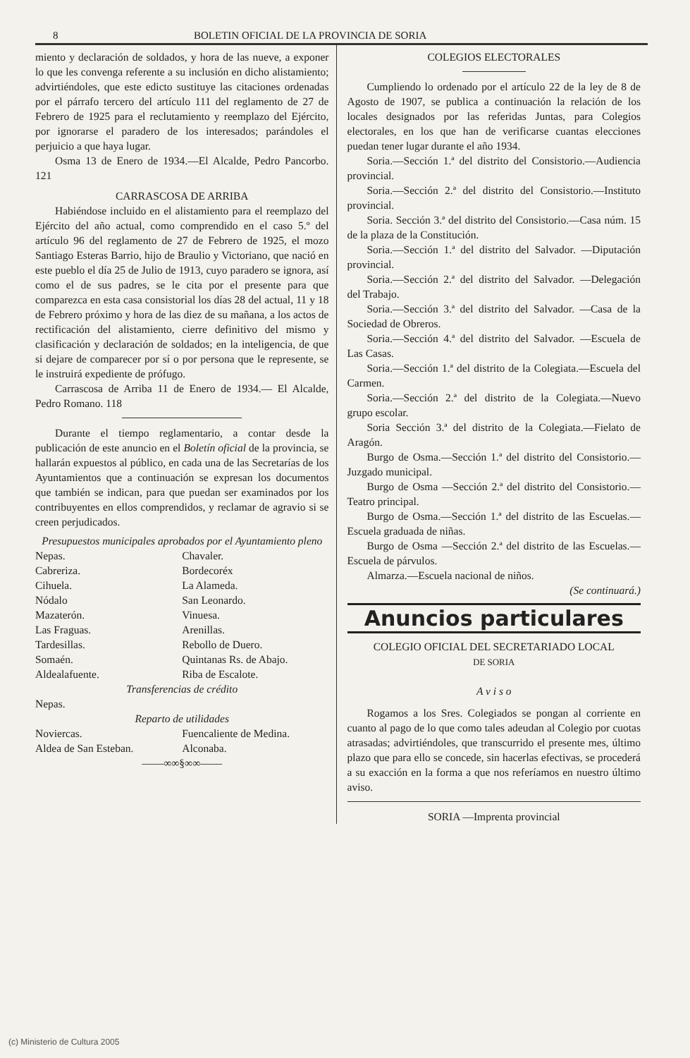8 BOLETIN OFICIAL DE LA PROVINCIA DE SORIA
miento y declaración de soldados, y hora de las nueve, a exponer lo que les convenga referente a su inclusión en dicho alistamiento; advirtiéndoles, que este edicto sustituye las citaciones ordenadas por el párrafo tercero del artículo 111 del reglamento de 27 de Febrero de 1925 para el reclutamiento y reemplazo del Ejército, por ignorarse el paradero de los interesados; parándoles el perjuicio a que haya lugar.
Osma 13 de Enero de 1934.—El Alcalde, Pedro Pancorbo. 121
CARRASCOSA DE ARRIBA
Habiéndose incluido en el alistamiento para el reemplazo del Ejército del año actual, como comprendido en el caso 5.º del artículo 96 del reglamento de 27 de Febrero de 1925, el mozo Santiago Esteras Barrio, hijo de Braulio y Victoriano, que nació en este pueblo el día 25 de Julio de 1913, cuyo paradero se ignora, así como el de sus padres, se le cita por el presente para que comparezca en esta casa consistorial los días 28 del actual, 11 y 18 de Febrero próximo y hora de las diez de su mañana, a los actos de rectificación del alistamiento, cierre definitivo del mismo y clasificación y declaración de soldados; en la inteligencia, de que si dejare de comparecer por sí o por persona que le represente, se le instruirá expediente de prófugo.
Carrascosa de Arriba 11 de Enero de 1934.— El Alcalde, Pedro Romano. 118
Durante el tiempo reglamentario, a contar desde la publicación de este anuncio en el Boletín oficial de la provincia, se hallarán expuestos al público, en cada una de las Secretarías de los Ayuntamientos que a continuación se expresan los documentos que también se indican, para que puedan ser examinados por los contribuyentes en ellos comprendidos, y reclamar de agravio si se creen perjudicados.
Presupuestos municipales aprobados por el Ayuntamiento pleno
Nepas.
Cabreriza.
Cihuela.
Nódalo
Mazaterón.
Las Fraguas.
Tardesillas.
Somaén.
Aldealafuente.
Chavaler.
Bordecoréx
La Alameda.
San Leonardo.
Vinuesa.
Arenillas.
Rebollo de Duero.
Quintanas Rs. de Abajo.
Riba de Escalote.
Transferencias de crédito
Nepas.
Reparto de utilidades
Noviercas.
Aldea de San Esteban.
Fuencaliente de Medina.
Alconaba.
——∞∞§∞∞——
COLEGIOS ELECTORALES
Cumpliendo lo ordenado por el artículo 22 de la ley de 8 de Agosto de 1907, se publica a continuación la relación de los locales designados por las referidas Juntas, para Colegios electorales, en los que han de verificarse cuantas elecciones puedan tener lugar durante el año 1934.
Soria.—Sección 1.ª del distrito del Consistorio.—Audiencia provincial.
Soria.—Sección 2.ª del distrito del Consistorio.—Instituto provincial.
Soria. Sección 3.ª del distrito del Consistorio.—Casa núm. 15 de la plaza de la Constitución.
Soria.—Sección 1.ª del distrito del Salvador. —Diputación provincial.
Soria.—Sección 2.ª del distrito del Salvador. —Delegación del Trabajo.
Soria.—Sección 3.ª del distrito del Salvador. —Casa de la Sociedad de Obreros.
Soria.—Sección 4.ª del distrito del Salvador. —Escuela de Las Casas.
Soria.—Sección 1.ª del distrito de la Colegiata.—Escuela del Carmen.
Soria.—Sección 2.ª del distrito de la Colegiata.—Nuevo grupo escolar.
Soria Sección 3.ª del distrito de la Colegiata.—Fielato de Aragón.
Burgo de Osma.—Sección 1.ª del distrito del Consistorio.—Juzgado municipal.
Burgo de Osma —Sección 2.ª del distrito del Consistorio.—Teatro principal.
Burgo de Osma.—Sección 1.ª del distrito de las Escuelas.—Escuela graduada de niñas.
Burgo de Osma —Sección 2.ª del distrito de las Escuelas.—Escuela de párvulos.
Almarza.—Escuela nacional de niños.
(Se continuará.)
Anuncios particulares
COLEGIO OFICIAL DEL SECRETARIADO LOCAL
DE SORIA
A v i s o
Rogamos a los Sres. Colegiados se pongan al corriente en cuanto al pago de lo que como tales adeudan al Colegio por cuotas atrasadas; advirtiéndoles, que transcurrido el presente mes, último plazo que para ello se concede, sin hacerlas efectivas, se procederá a su exacción en la forma a que nos referíamos en nuestro último aviso.
SORIA —Imprenta provincial
(c) Ministerio de Cultura 2005